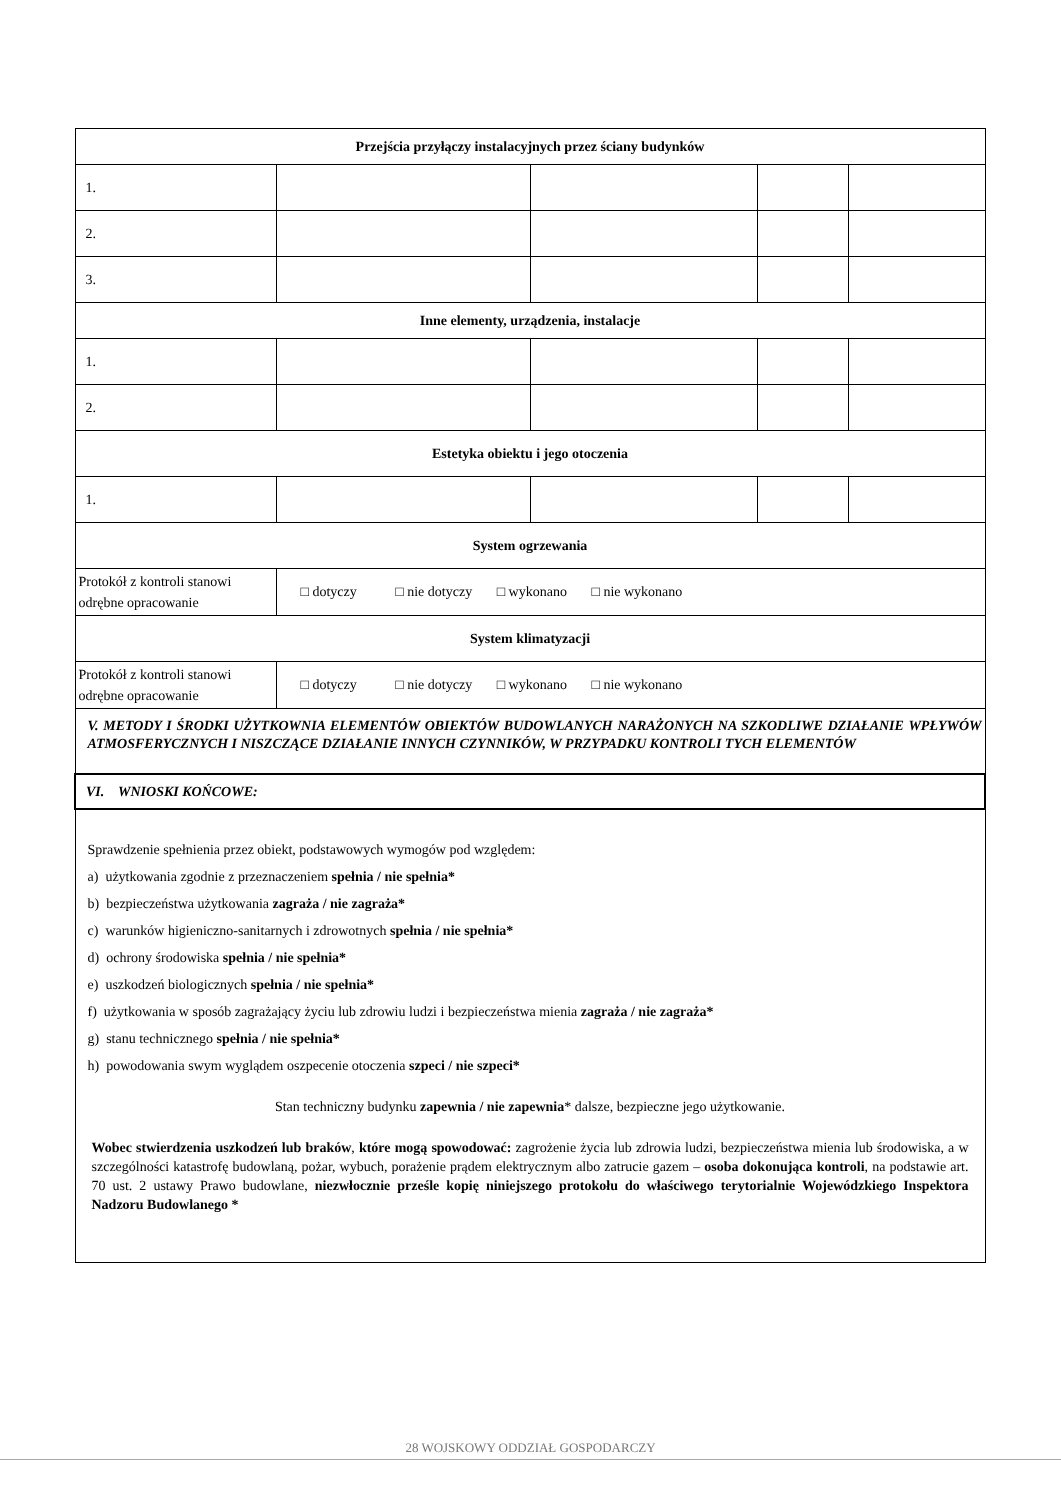| Przejścia przyłączy instalacyjnych przez ściany budynków | | | | |
| 1. | | | | |
| 2. | | | | |
| 3. | | | | |
| Inne elementy, urządzenia, instalacje | | | | |
| 1. | | | | |
| 2. | | | | |
| Estetyka obiektu i jego otoczenia | | | | |
| 1. | | | | |
| System ogrzewania | | | | |
| Protokół z kontroli stanowi odrębne opracowanie | □ dotyczy □ nie dotyczy □ wykonano □ nie wykonano | | | |
| System klimatyzacji | | | | |
| Protokół z kontroli stanowi odrębne opracowanie | □ dotyczy □ nie dotyczy □ wykonano □ nie wykonano | | | |
| V. METODY I ŚRODKI UŻYTKOWNIA ELEMENTÓW OBIEKTÓW BUDOWLANYCH NARAŻONYCH NA SZKODLIWE DZIAŁANIE WPŁYWÓW ATMOSFERYCZNYCH I NISZCZĄCE DZIAŁANIE INNYCH CZYNNIKÓW, W PRZYPADKU KONTROLI TYCH ELEMENTÓW | | | | |
| VI. WNIOSKI KOŃCOWE: | | | | |
| Sprawdzenie spełnienia przez obiekt, podstawowych wymogów pod względem: a) użytkowania zgodnie z przeznaczeniem spełnia / nie spełnia* b) bezpieczeństwa użytkowania zagraża / nie zagraża* c) warunków higieniczno-sanitarnych i zdrowotnych spełnia / nie spełnia* d) ochrony środowiska spełnia / nie spełnia* e) uszkodzeń biologicznych spełnia / nie spełnia* f) użytkowania w sposób zagrażający życiu lub zdrowiu ludzi i bezpieczeństwa mienia zagraża / nie zagraża* g) stanu technicznego spełnia / nie spełnia* h) powodowania swym wyglądem oszpecenie otoczenia szpeci / nie szpeci* Stan techniczny budynku zapewnia / nie zapewnia * dalsze, bezpieczne jego użytkowanie. Wobec stwierdzenia uszkodzeń lub braków , które mogą spowodować: zagrożenie życia lub zdrowia ludzi, bezpieczeństwa mienia lub środowiska, a w szczególności katastrofę budowlaną, pożar, wybuch, porażenie prądem elektrycznym albo zatrucie gazem – osoba dokonująca kontroli , na podstawie art. 70 ust. 2 ustawy Prawo budowlane, niezwłocznie prześle kopię niniejszego protokołu do właściwego terytorialnie Wojewódzkiego Inspektora Nadzoru Budowlanego * | | | | |
28 WOJSKOWY ODDZIAŁ GOSPODARCZY